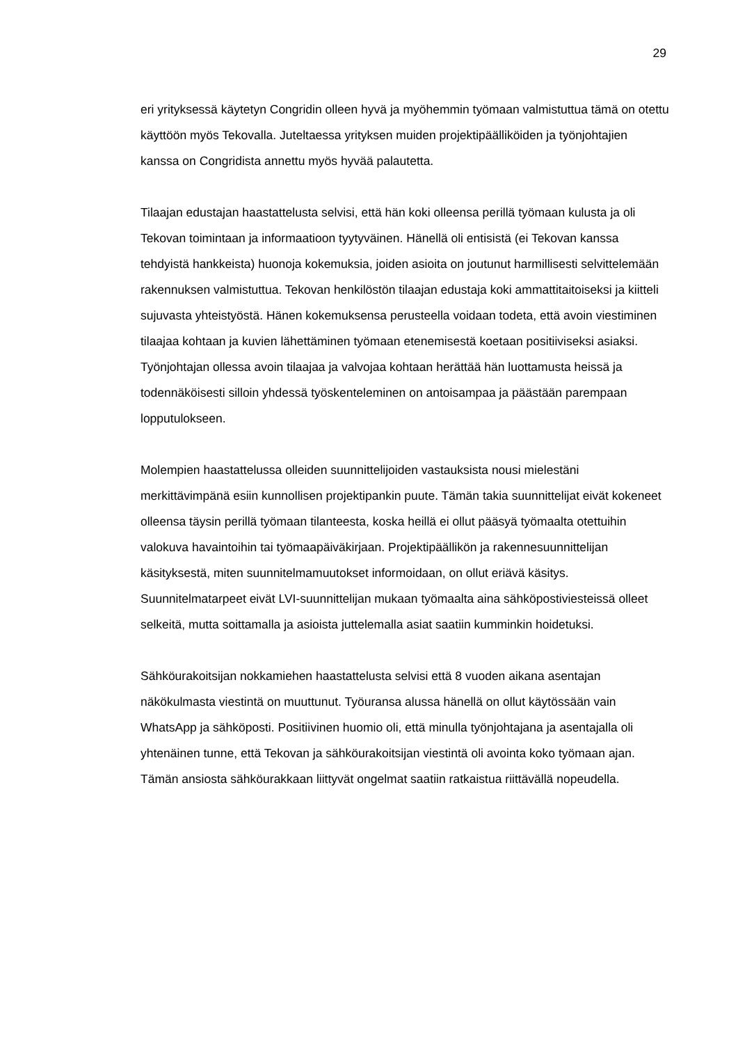29
eri yrityksessä käytetyn Congridin olleen hyvä ja myöhemmin työmaan valmistuttua tämä on otettu käyttöön myös Tekovalla. Juteltaessa yrityksen muiden projektipäälliköiden ja työnjohtajien kanssa on Congridista annettu myös hyvää palautetta.
Tilaajan edustajan haastattelusta selvisi, että hän koki olleensa perillä työmaan kulusta ja oli Tekovan toimintaan ja informaatioon tyytyväinen. Hänellä oli entisistä (ei Tekovan kanssa tehdyistä hankkeista) huonoja kokemuksia, joiden asioita on joutunut harmillisesti selvittelemään rakennuksen valmistuttua. Tekovan henkilöstön tilaajan edustaja koki ammattitaitoiseksi ja kiitteli sujuvasta yhteistyöstä. Hänen kokemuksensa perusteella voidaan todeta, että avoin viestiminen tilaajaa kohtaan ja kuvien lähettäminen työmaan etenemisestä koetaan positiiviseksi asiaksi. Työnjohtajan ollessa avoin tilaajaa ja valvojaa kohtaan herättää hän luottamusta heissä ja todennäköisesti silloin yhdessä työskenteleminen on antoisampaa ja päästään parempaan lopputulokseen.
Molempien haastattelussa olleiden suunnittelijoiden vastauksista nousi mielestäni merkittävimpänä esiin kunnollisen projektipankin puute. Tämän takia suunnittelijat eivät kokeneet olleensa täysin perillä työmaan tilanteesta, koska heillä ei ollut pääsyä työmaalta otettuihin valokuva havaintoihin tai työmaapäiväkirjaan. Projektipäällikön ja rakennesuunnittelijan käsityksestä, miten suunnitelmamuutokset informoidaan, on ollut eriävä käsitys. Suunnitelmatarpeet eivät LVI-suunnittelijan mukaan työmaalta aina sähköpostiviesteissä olleet selkeitä, mutta soittamalla ja asioista juttelemalla asiat saatiin kumminkin hoidetuksi.
Sähköurakoitsijan nokkamiehen haastattelusta selvisi että 8 vuoden aikana asentajan näkökulmasta viestintä on muuttunut. Työuransa alussa hänellä on ollut käytössään vain WhatsApp ja sähköposti. Positiivinen huomio oli, että minulla työnjohtajana ja asentajalla oli yhtenäinen tunne, että Tekovan ja sähköurakoitsijan viestintä oli avointa koko työmaan ajan. Tämän ansiosta sähköurakkaan liittyvät ongelmat saatiin ratkaistua riittävällä nopeudella.